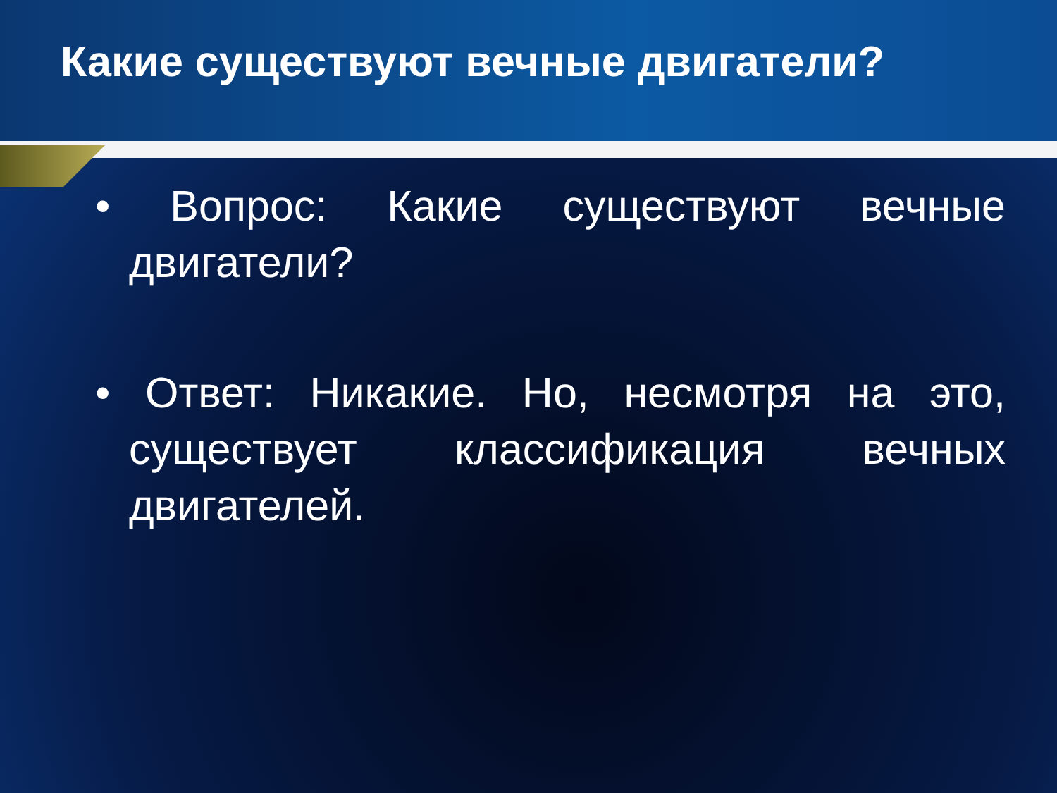Какие существуют вечные двигатели?
• Вопрос: Какие существуют вечные двигатели?
• Ответ: Никакие. Но, несмотря на это, существует классификация вечных двигателей.